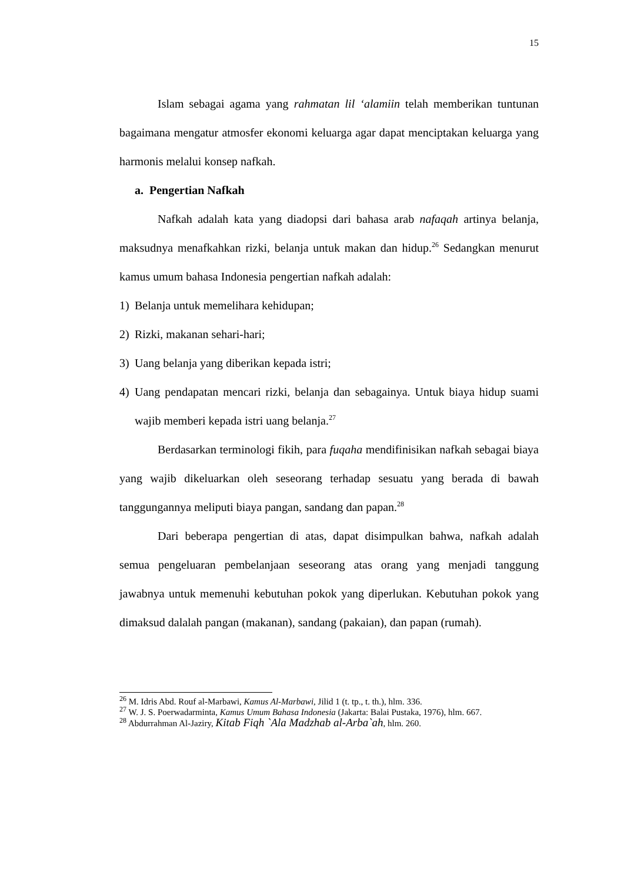15
Islam sebagai agama yang rahmatan lil ‘alamiin telah memberikan tuntunan bagaimana mengatur atmosfer ekonomi keluarga agar dapat menciptakan keluarga yang harmonis melalui konsep nafkah.
a. Pengertian Nafkah
Nafkah adalah kata yang diadopsi dari bahasa arab nafaqah artinya belanja, maksudnya menafkahkan rizki, belanja untuk makan dan hidup.<sup>26</sup> Sedangkan menurut kamus umum bahasa Indonesia pengertian nafkah adalah:
1) Belanja untuk memelihara kehidupan;
2) Rizki, makanan sehari-hari;
3) Uang belanja yang diberikan kepada istri;
4) Uang pendapatan mencari rizki, belanja dan sebagainya. Untuk biaya hidup suami wajib memberi kepada istri uang belanja.<sup>27</sup>
Berdasarkan terminologi fikih, para fuqaha mendifinisikan nafkah sebagai biaya yang wajib dikeluarkan oleh seseorang terhadap sesuatu yang berada di bawah tanggungannya meliputi biaya pangan, sandang dan papan.<sup>28</sup>
Dari beberapa pengertian di atas, dapat disimpulkan bahwa, nafkah adalah semua pengeluaran pembelanjaan seseorang atas orang yang menjadi tanggung jawabnya untuk memenuhi kebutuhan pokok yang diperlukan. Kebutuhan pokok yang dimaksud dalalah pangan (makanan), sandang (pakaian), dan papan (rumah).
<sup>26</sup> M. Idris Abd. Rouf al-Marbawi, Kamus Al-Marbawi, Jilid 1 (t. tp., t. th.), hlm. 336.
<sup>27</sup> W. J. S. Poerwadarminta, Kamus Umum Bahasa Indonesia (Jakarta: Balai Pustaka, 1976), hlm. 667.
<sup>28</sup> Abdurrahman Al-Jaziry, Kitab Fiqh `Ala Madzhab al-Arba`ah, hlm. 260.